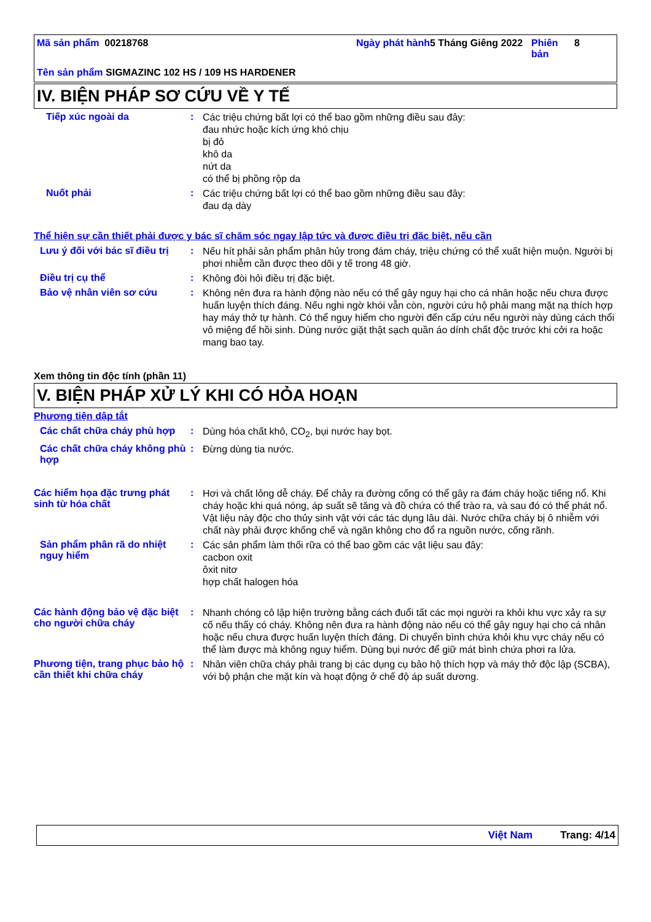Mã sản phẩm 00218768 Ngày phát hành
5 Tháng Giêng 2022
Phiên bản
8
Tên sản phẩm SIGMAZINC 102 HS / 109 HS HARDENER
IV. BIỆN PHÁP SƠ CỨU VỀ Y TẾ
Tiếp xúc ngoài da :
Các triệu chứng bất lợi có thể bao gồm những điều sau đây:
đau nhức hoặc kích ứng khó chịu
bị đỏ
khô da
nứt da
có thể bị phồng rộp da
Nuốt phải :
Các triệu chứng bất lợi có thể bao gồm những điều sau đây:
đau dạ dày
Thể hiện sự cần thiết phải được y bác sĩ chăm sóc ngay lập tức và được điều trị đặc biệt, nếu cần
Lưu ý đối với bác sĩ điều trị
:
Nếu hít phải sản phẩm phân hủy trong đám cháy, triệu chứng có thể xuất hiện muộn. Người bị phơi nhiễm cần được theo dõi y tế trong 48 giờ.
Điều trị cụ thể :
Không đòi hỏi điều trị đặc biệt.
Bảo vệ nhân viên sơ cứu :
Không nên đưa ra hành động nào nếu có thể gây nguy hại cho cá nhân hoặc nếu chưa được huấn luyện thích đáng. Nếu nghi ngờ khói vẫn còn, người cứu hộ phải mang mặt nạ thích hợp hay máy thở tự hành. Có thể nguy hiểm cho người đến cấp cứu nếu người này dùng cách thổi vô miệng để hồi sinh. Dùng nước giặt thật sạch quần áo dính chất độc trước khi cởi ra hoặc mang bao tay.
Xem thông tin độc tính (phần 11)
V. BIỆN PHÁP XỬ LÝ KHI CÓ HỎA HOẠN
Phương tiện dập tắt
Các chất chữa cháy phù hợp
:
Dùng hóa chất khô, CO<sub>2</sub>, bụi nước hay bọt.
Các chất chữa cháy không phù hợp
:
Đừng dùng tia nước.
Các hiểm họa đặc trưng phát sinh từ hóa chất
:
Hơi và chất lỏng dễ cháy. Để chảy ra đường cống có thể gây ra đám cháy hoặc tiếng nổ. Khi cháy hoặc khi quá nóng, áp suất sẽ tăng và đồ chứa có thể trào ra, và sau đó có thể phát nổ. Vật liệu này độc cho thủy sinh vật với các tác dụng lâu dài. Nước chữa cháy bị ô nhiễm với chất này phải được khống chế và ngăn không cho đổ ra nguồn nước, cống rãnh.
Sản phẩm phân rã do nhiệt nguy hiểm
:
Các sản phẩm làm thối rữa có thể bao gồm các vật liệu sau đây:
cacbon oxit
ôxit nitơ
hợp chất halogen hóa
Các hành động bảo vệ đặc biệt cho người chữa cháy
:
Nhanh chóng cô lập hiện trường bằng cách đuổi tất các mọi người ra khỏi khu vực xảy ra sự cố nếu thấy có cháy. Không nên đưa ra hành động nào nếu có thể gây nguy hại cho cá nhân hoặc nếu chưa được huấn luyện thích đáng. Di chuyển bình chứa khỏi khu vực cháy nếu có thể làm được mà không nguy hiểm. Dùng bụi nước để giữ mát bình chứa phơi ra lửa.
Phương tiện, trang phục bảo hộ cần thiết khi chữa cháy
:
Nhân viên chữa cháy phải trang bị các dụng cụ bảo hộ thích hợp và máy thở độc lập (SCBA), với bộ phận che mặt kín và hoạt động ở chế độ áp suất dương.
Việt Nam Trang: 4/14